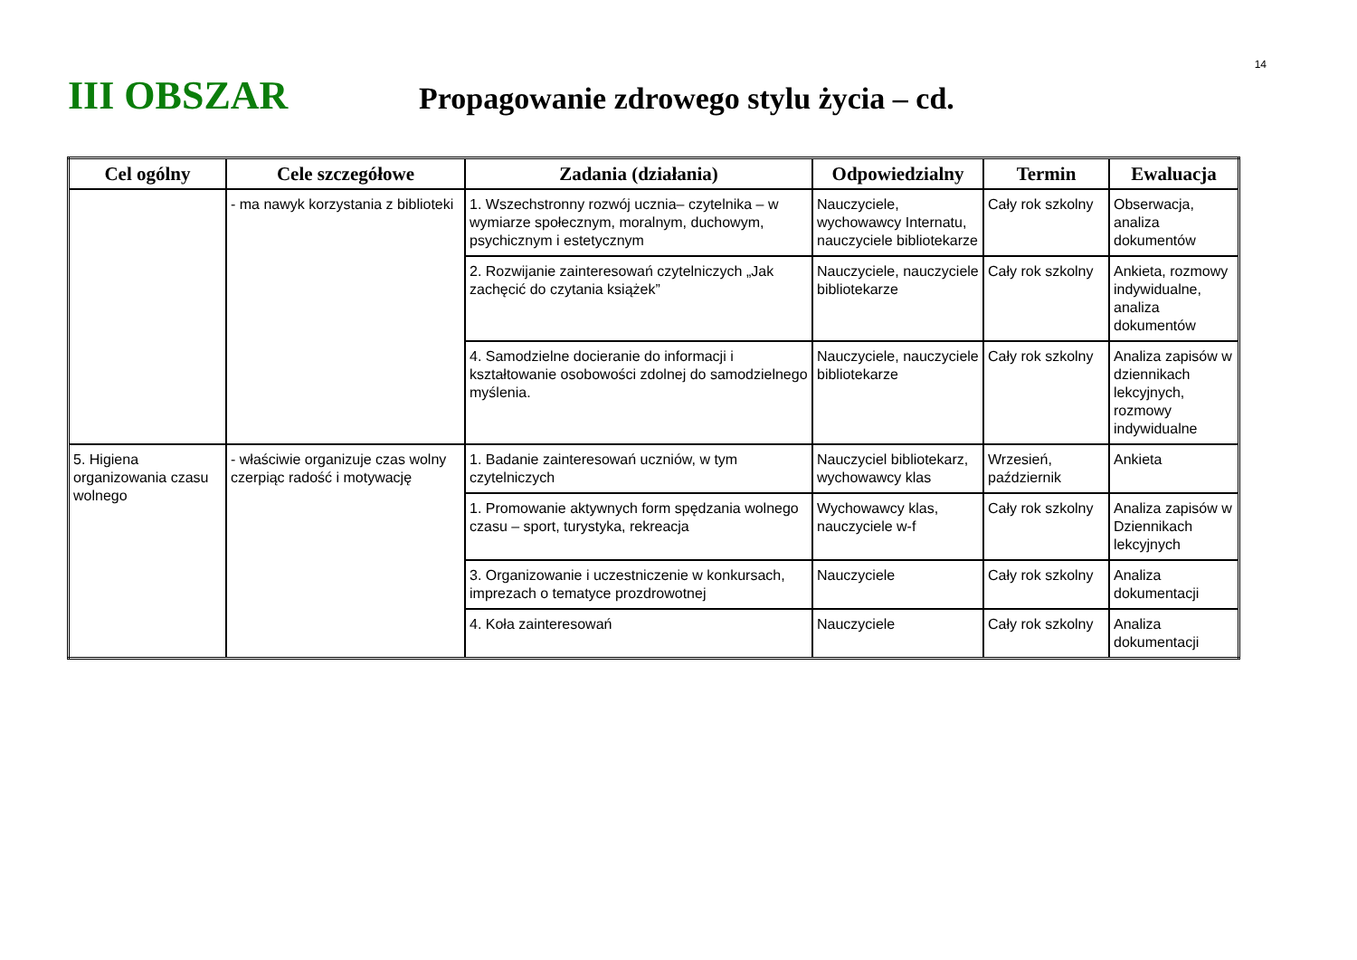14
III OBSZAR
Propagowanie zdrowego stylu życia – cd.
| Cel ogólny | Cele szczegółowe | Zadania (działania) | Odpowiedzialny | Termin | Ewaluacja |
| --- | --- | --- | --- | --- | --- |
| | - ma nawyk korzystania z biblioteki | 1. Wszechstronny rozwój ucznia– czytelnika – w wymiarze społecznym, moralnym, duchowym, psychicznym i estetycznym | Nauczyciele, wychowawcy Internatu, nauczyciele bibliotekarze | Cały rok szkolny | Obserwacja, analiza dokumentów |
| | | 2. Rozwijanie zainteresowań czytelniczych „Jak zachęcić do czytania książek” | Nauczyciele, nauczyciele bibliotekarze | Cały rok szkolny | Ankieta, rozmowy indywidualne, analiza dokumentów |
| | | 4. Samodzielne docieranie do informacji i kształtowanie osobowości zdolnej do samodzielnego myślenia. | Nauczyciele, nauczyciele bibliotekarze | Cały rok szkolny | Analiza zapisów w dziennikach lekcyjnych, rozmowy indywidualne |
| 5. Higiena organizowania czasu wolnego | - właściwie organizuje czas wolny czerpiąc radość i motywację | 1. Badanie zainteresowań uczniów, w tym czytelniczych | Nauczyciel bibliotekarz, wychowawcy klas | Wrzesień, październik | Ankieta |
| | | 1. Promowanie aktywnych form spędzania wolnego czasu – sport, turystyka, rekreacja | Wychowawcy klas, nauczyciele w-f | Cały rok szkolny | Analiza zapisów w Dziennikach lekcyjnych |
| | | 3. Organizowanie i uczestniczenie w konkursach, imprezach o tematyce prozdrowotnej | Nauczyciele | Cały rok szkolny | Analiza dokumentacji |
| | | 4. Koła zainteresowań | Nauczyciele | Cały rok szkolny | Analiza dokumentacji |